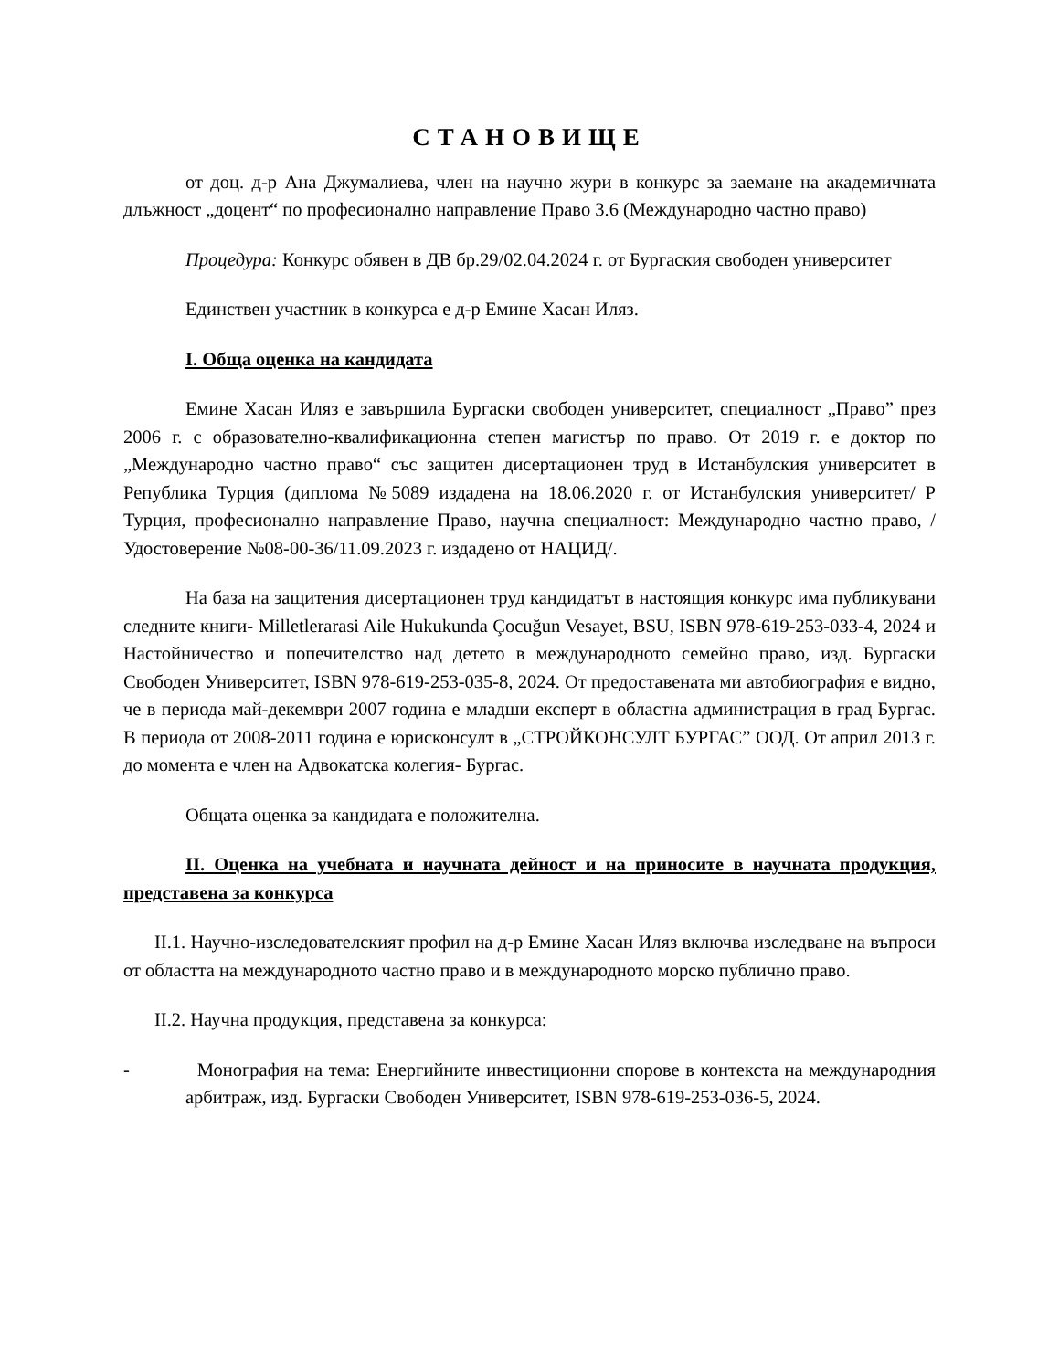СТАНОВИЩЕ
от доц. д-р Ана Джумалиева, член на научно жури в конкурс за заемане на академичната длъжност „доцент“ по професионално направление Право 3.6 (Международно частно право)
Процедура: Конкурс обявен в ДВ бр.29/02.04.2024 г. от Бургаския свободен университет
Единствен участник в конкурса е д-р Емине Хасан Иляз.
I. Обща оценка на кандидата
Емине Хасан Иляз е завършила Бургаски свободен университет, специалност „Право” през 2006 г. с образователно-квалификационна степен магистър по право. От 2019 г. е доктор по „Международно частно право“ със защитен дисертационен труд в Истанбулския университет в Република Турция (диплома №5089 издадена на 18.06.2020 г. от Истанбулския университет/ Р Турция, професионално направление Право, научна специалност: Международно частно право, /Удостоверение №08-00-36/11.09.2023 г. издадено от НАЦИД/.
На база на защитения дисертационен труд кандидатът в настоящия конкурс има публикувани следните книги- Milletlerarasi Aile Hukukunda Çocuğun Vesayet, BSU, ISBN 978-619-253-033-4, 2024 и Настойничество и попечителство над детето в международното семейно право, изд. Бургаски Свободен Университет, ISBN 978-619-253-035-8, 2024. От предоставената ми автобиография е видно, че в периода май-декември 2007 година е младши експерт в областна администрация в град Бургас. В периода от 2008-2011 година е юрисконсулт в „СТРОЙКОНСУЛТ БУРГАС” ООД. От април 2013 г. до момента е член на Адвокатска колегия- Бургас.
Общата оценка за кандидата е положителна.
II. Оценка на учебната и научната дейност и на приносите в научната продукция, представена за конкурса
II.1. Научно-изследователският профил на д-р Емине Хасан Иляз включва изследване на въпроси от областта на международното частно право и в международното морско публично право.
II.2. Научна продукция, представена за конкурса:
- Монография на тема: Енергийните инвестиционни спорове в контекста на международния арбитраж, изд. Бургаски Свободен Университет, ISBN 978-619-253-036-5, 2024.